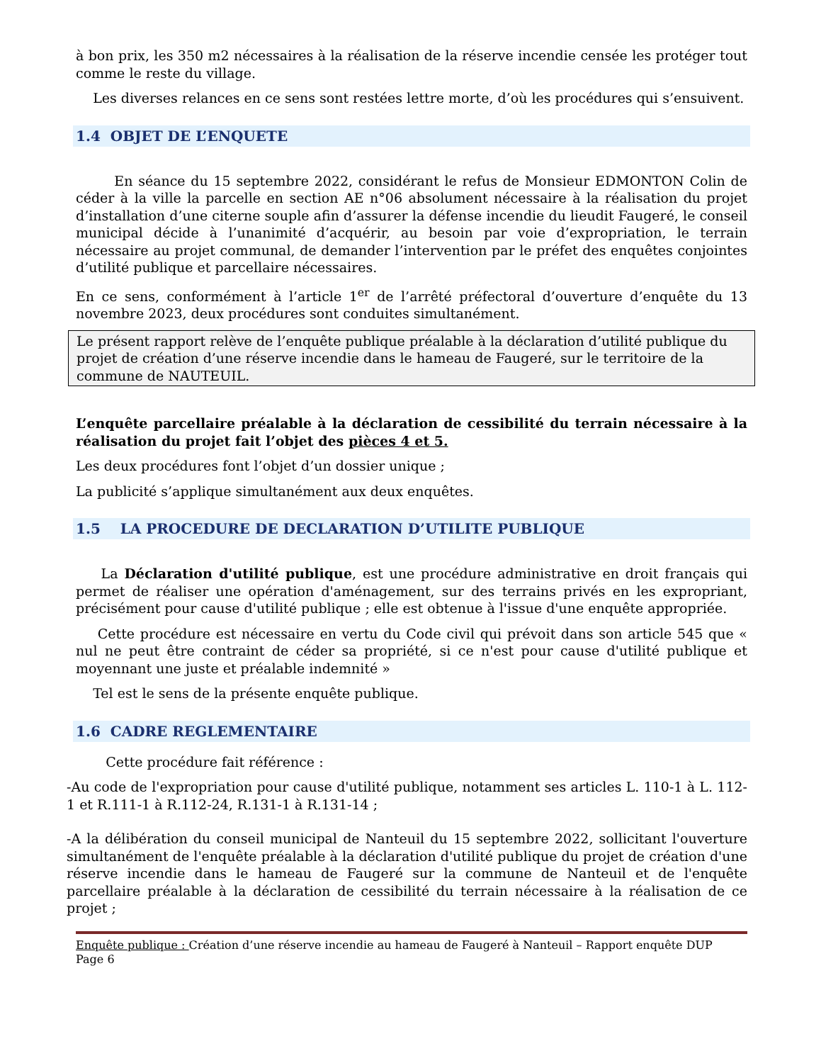à bon prix, les 350 m2 nécessaires à la réalisation de la réserve incendie censée les protéger tout comme le reste du village.
Les diverses relances en ce sens sont restées lettre morte, d’où les procédures qui s’ensuivent.
1.4 OBJET DE L’ENQUETE
En séance du 15 septembre 2022, considérant le refus de Monsieur EDMONTON Colin de céder à la ville la parcelle en section AE n°06 absolument nécessaire à la réalisation du projet d’installation d’une citerne souple afin d’assurer la défense incendie du lieudit Faugeré, le conseil municipal décide à l’unanimité d’acquérir, au besoin par voie d’expropriation, le terrain nécessaire au projet communal, de demander l’intervention par le préfet des enquêtes conjointes d’utilité publique et parcellaire nécessaires.
En ce sens, conformément à l’article 1<sup>er</sup> de l’arrêté préfectoral d’ouverture d’enquête du 13 novembre 2023, deux procédures sont conduites simultanément.
Le présent rapport relève de l’enquête publique préalable à la déclaration d’utilité publique du projet de création d’une réserve incendie dans le hameau de Faugeré, sur le territoire de la commune de NAUTEUIL.
L’enquête parcellaire préalable à la déclaration de cessibilité du terrain nécessaire à la réalisation du projet fait l’objet des pièces 4 et 5.
Les deux procédures font l’objet d’un dossier unique ;
La publicité s’applique simultanément aux deux enquêtes.
1.5 LA PROCEDURE DE DECLARATION D’UTILITE PUBLIQUE
La Déclaration d'utilité publique, est une procédure administrative en droit français qui permet de réaliser une opération d'aménagement, sur des terrains privés en les expropriant, précisément pour cause d'utilité publique ; elle est obtenue à l'issue d'une enquête appropriée.
Cette procédure est nécessaire en vertu du Code civil qui prévoit dans son article 545 que « nul ne peut être contraint de céder sa propriété, si ce n'est pour cause d'utilité publique et moyennant une juste et préalable indemnité »
Tel est le sens de la présente enquête publique.
1.6 CADRE REGLEMENTAIRE
Cette procédure fait référence :
-Au code de l'expropriation pour cause d'utilité publique, notamment ses articles L. 110-1 à L. 112-1 et R.111-1 à R.112-24, R.131-1 à R.131-14 ;
-A la délibération du conseil municipal de Nanteuil du 15 septembre 2022, sollicitant l'ouverture simultanément de l'enquête préalable à la déclaration d'utilité publique du projet de création d'une réserve incendie dans le hameau de Faugeré sur la commune de Nanteuil et de l'enquête parcellaire préalable à la déclaration de cessibilité du terrain nécessaire à la réalisation de ce projet ;
Enquête publique : Création d’une réserve incendie au hameau de Faugeré à Nanteuil – Rapport enquête DUP
Page 6